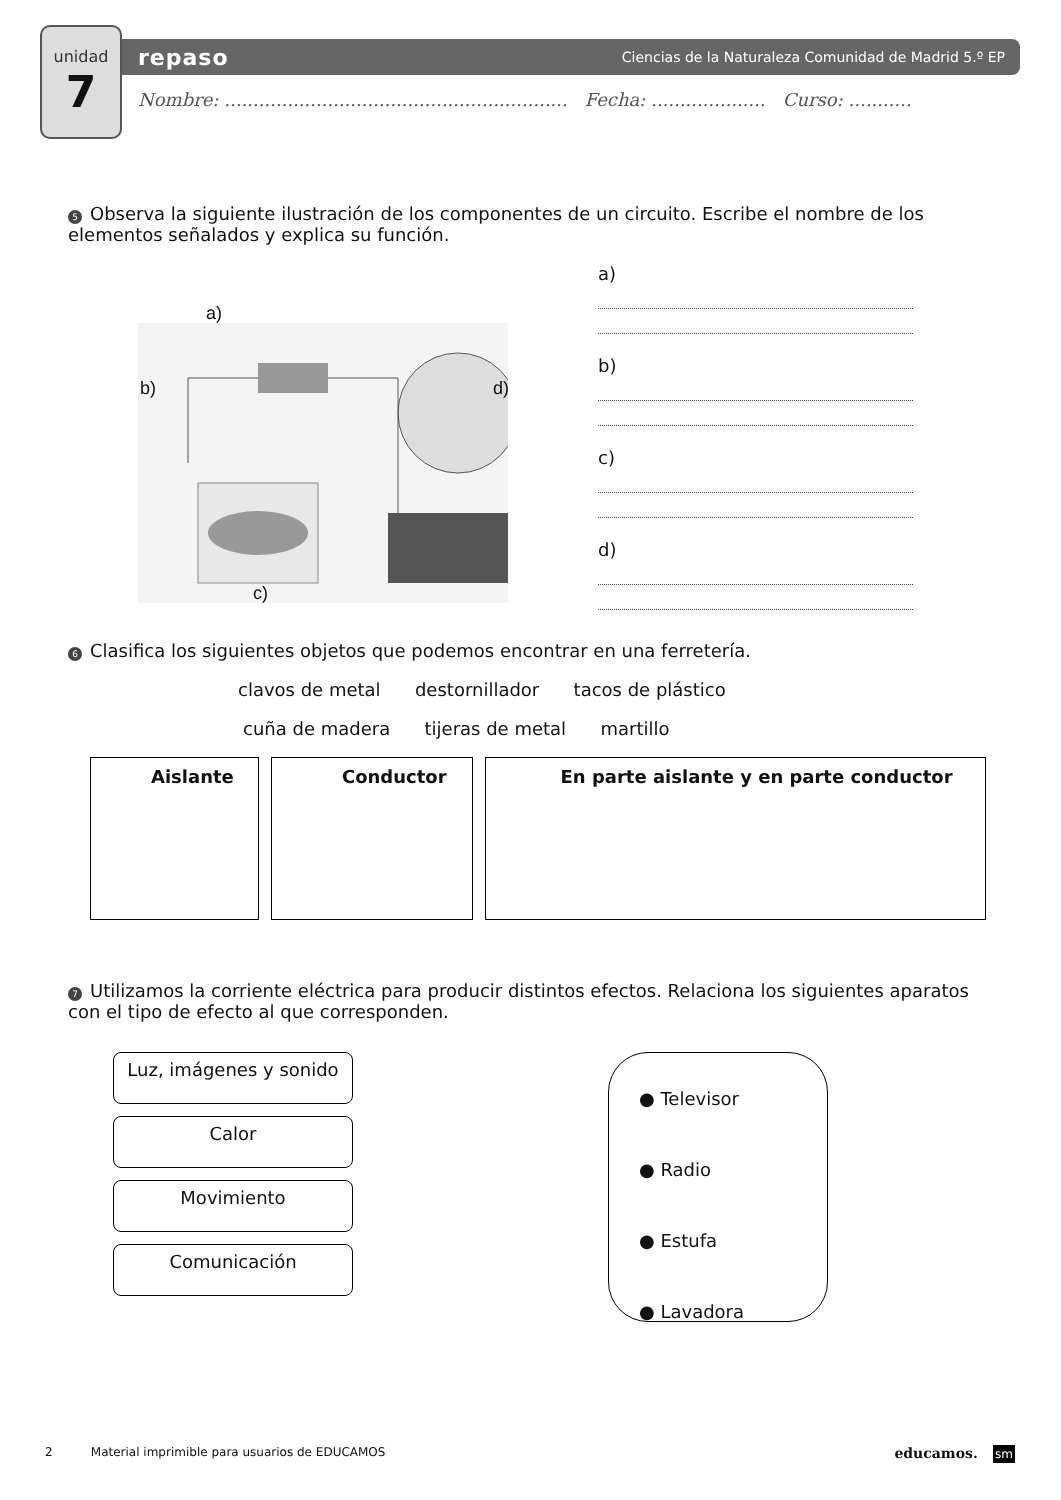unidad
7
repaso Ciencias de la Naturaleza Comunidad de Madrid 5.º EP
Nombre: ............................................................ Fecha: .................... Curso: ...........
5 Observa la siguiente ilustración de los componentes de un circuito. Escribe el nombre de los elementos señalados y explica su función.
a)
b) d)
c)
a)
b)
c)
d)
6 Clasifica los siguientes objetos que podemos encontrar en una ferretería.
clavos de metal destornillador tacos de plástico
cuña de madera tijeras de metal martillo
| Aislante | Conductor | En parte aislante y en parte conductor |
7 Utilizamos la corriente eléctrica para producir distintos efectos. Relaciona los siguientes aparatos con el tipo de efecto al que corresponden.
Luz, imágenes y sonido
Calor
Movimiento
Comunicación
● Televisor
● Radio
● Estufa
● Lavadora
2 Material imprimible para usuarios de EDUCAMOS educamos. sm